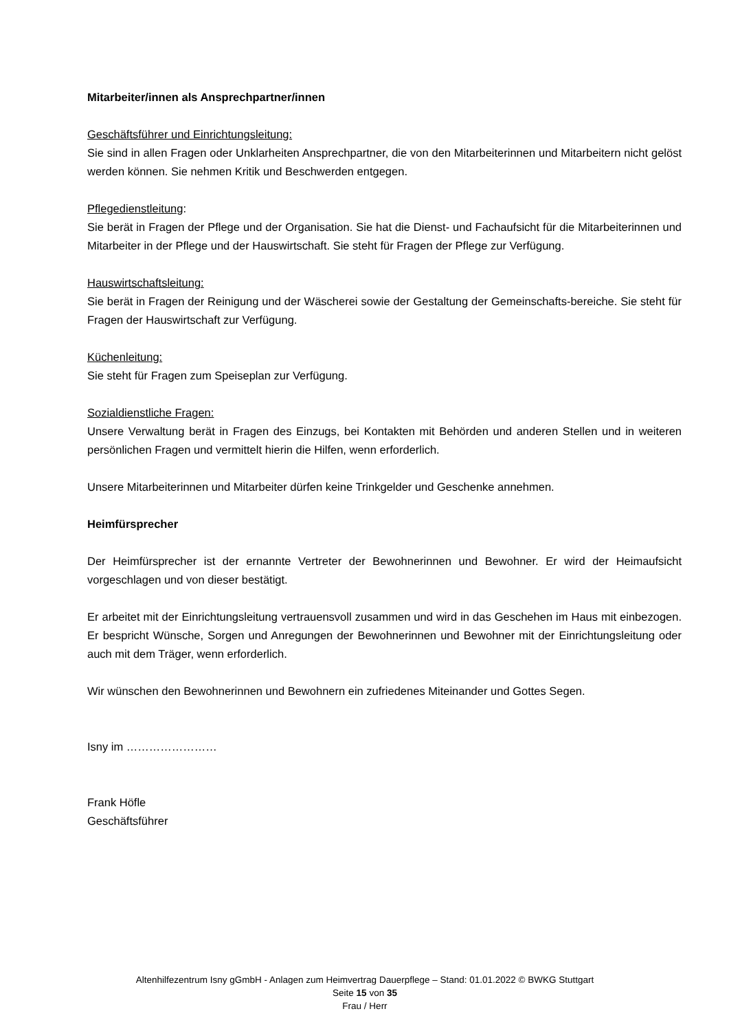Mitarbeiter/innen als Ansprechpartner/innen
Geschäftsführer und Einrichtungsleitung:
Sie sind in allen Fragen oder Unklarheiten Ansprechpartner, die von den Mitarbeiterinnen und Mitarbeitern nicht gelöst werden können. Sie nehmen Kritik und Beschwerden entgegen.
Pflegedienstleitung:
Sie berät in Fragen der Pflege und der Organisation. Sie hat die Dienst- und Fachaufsicht für die Mitarbeiterinnen und Mitarbeiter in der Pflege und der Hauswirtschaft. Sie steht für Fragen der Pflege zur Verfügung.
Hauswirtschaftsleitung:
Sie berät in Fragen der Reinigung und der Wäscherei sowie der Gestaltung der Gemeinschafts-bereiche. Sie steht für Fragen der Hauswirtschaft zur Verfügung.
Küchenleitung:
Sie steht für Fragen zum Speiseplan zur Verfügung.
Sozialdienstliche Fragen:
Unsere Verwaltung berät in Fragen des Einzugs, bei Kontakten mit Behörden und anderen Stellen und in weiteren persönlichen Fragen und vermittelt hierin die Hilfen, wenn erforderlich.
Unsere Mitarbeiterinnen und Mitarbeiter dürfen keine Trinkgelder und Geschenke annehmen.
Heimfürsprecher
Der Heimfürsprecher ist der ernannte Vertreter der Bewohnerinnen und Bewohner. Er wird der Heimaufsicht vorgeschlagen und von dieser bestätigt.
Er arbeitet mit der Einrichtungsleitung vertrauensvoll zusammen und wird in das Geschehen im Haus mit einbezogen. Er bespricht Wünsche, Sorgen und Anregungen der Bewohnerinnen und Bewohner mit der Einrichtungsleitung oder auch mit dem Träger, wenn erforderlich.
Wir wünschen den Bewohnerinnen und Bewohnern ein zufriedenes Miteinander und Gottes Segen.
Isny im ……………………
Frank Höfle
Geschäftsführer
Altenhilfezentrum Isny gGmbH - Anlagen zum Heimvertrag Dauerpflege – Stand: 01.01.2022 © BWKG Stuttgart
Seite 15 von 35
Frau / Herr